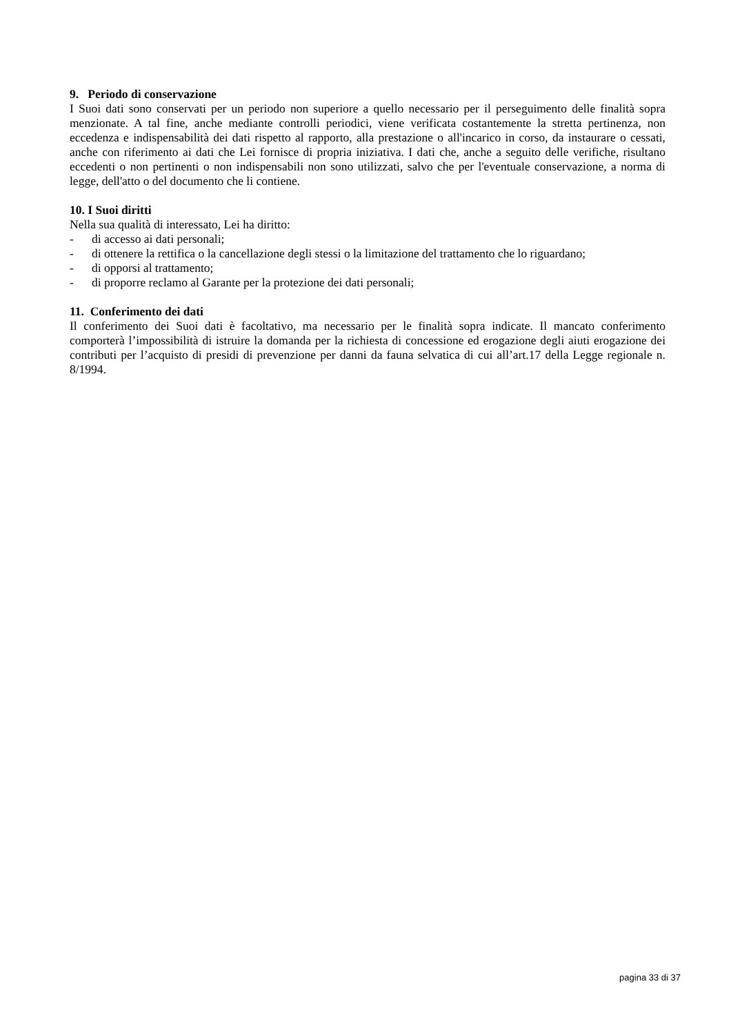9. Periodo di conservazione
I Suoi dati sono conservati per un periodo non superiore a quello necessario per il perseguimento delle finalità sopra menzionate. A tal fine, anche mediante controlli periodici, viene verificata costantemente la stretta pertinenza, non eccedenza e indispensabilità dei dati rispetto al rapporto, alla prestazione o all'incarico in corso, da instaurare o cessati, anche con riferimento ai dati che Lei fornisce di propria iniziativa. I dati che, anche a seguito delle verifiche, risultano eccedenti o non pertinenti o non indispensabili non sono utilizzati, salvo che per l'eventuale conservazione, a norma di legge, dell'atto o del documento che li contiene.
10. I Suoi diritti
Nella sua qualità di interessato, Lei ha diritto:
- di accesso ai dati personali;
- di ottenere la rettifica o la cancellazione degli stessi o la limitazione del trattamento che lo riguardano;
- di opporsi al trattamento;
- di proporre reclamo al Garante per la protezione dei dati personali;
11. Conferimento dei dati
Il conferimento dei Suoi dati è facoltativo, ma necessario per le finalità sopra indicate. Il mancato conferimento comporterà l’impossibilità di istruire la domanda per la richiesta di concessione ed erogazione degli aiuti erogazione dei contributi per l’acquisto di presidi di prevenzione per danni da fauna selvatica di cui all’art.17 della Legge regionale n. 8/1994.
pagina 33 di 37